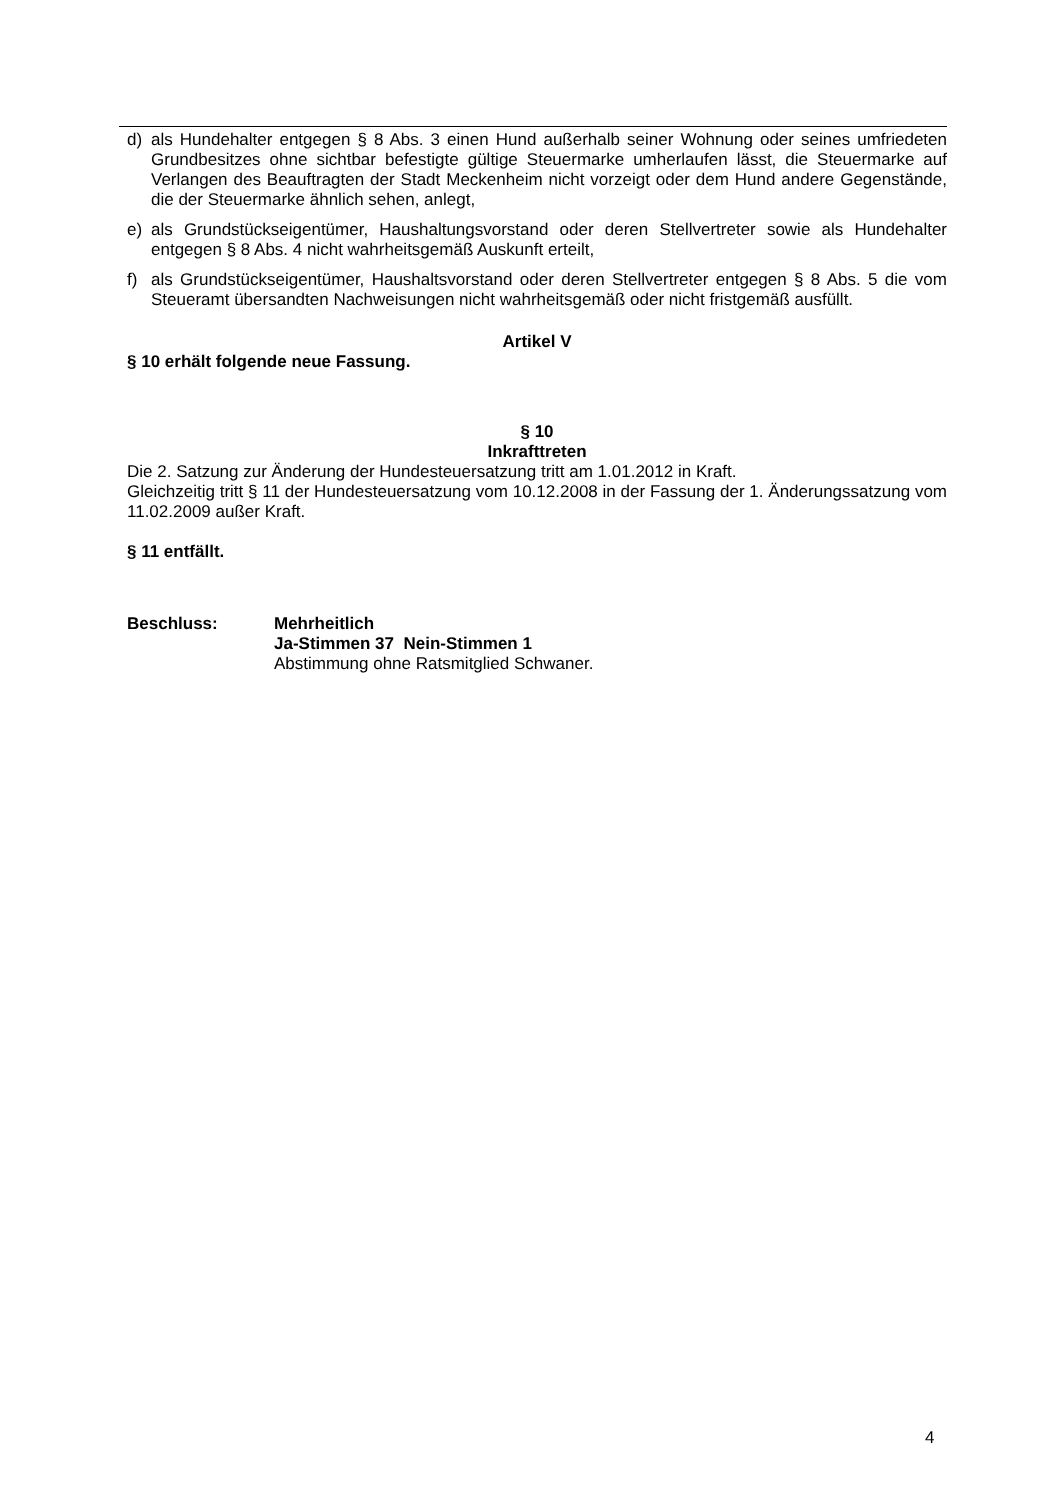d) als Hundehalter entgegen § 8 Abs. 3 einen Hund außerhalb seiner Wohnung oder seines umfriedeten Grundbesitzes ohne sichtbar befestigte gültige Steuermarke umherlaufen lässt, die Steuermarke auf Verlangen des Beauftragten der Stadt Meckenheim nicht vorzeigt oder dem Hund andere Gegenstände, die der Steuermarke ähnlich sehen, anlegt,
e) als Grundstückseigentümer, Haushaltungsvorstand oder deren Stellvertreter sowie als Hundehalter entgegen § 8 Abs. 4 nicht wahrheitsgemäß Auskunft erteilt,
f) als Grundstückseigentümer, Haushaltsvorstand oder deren Stellvertreter entgegen § 8 Abs. 5 die vom Steueramt übersandten Nachweisungen nicht wahrheitsgemäß oder nicht fristgemäß ausfüllt.
Artikel V
§ 10 erhält folgende neue Fassung.
§ 10
Inkrafttreten
Die 2. Satzung zur Änderung der Hundesteuersatzung tritt am 1.01.2012 in Kraft.
Gleichzeitig tritt § 11 der Hundesteuersatzung vom 10.12.2008 in der Fassung der 1. Änderungssatzung vom 11.02.2009 außer Kraft.
§ 11 entfällt.
Beschluss: Mehrheitlich
Ja-Stimmen 37 Nein-Stimmen 1
Abstimmung ohne Ratsmitglied Schwaner.
4